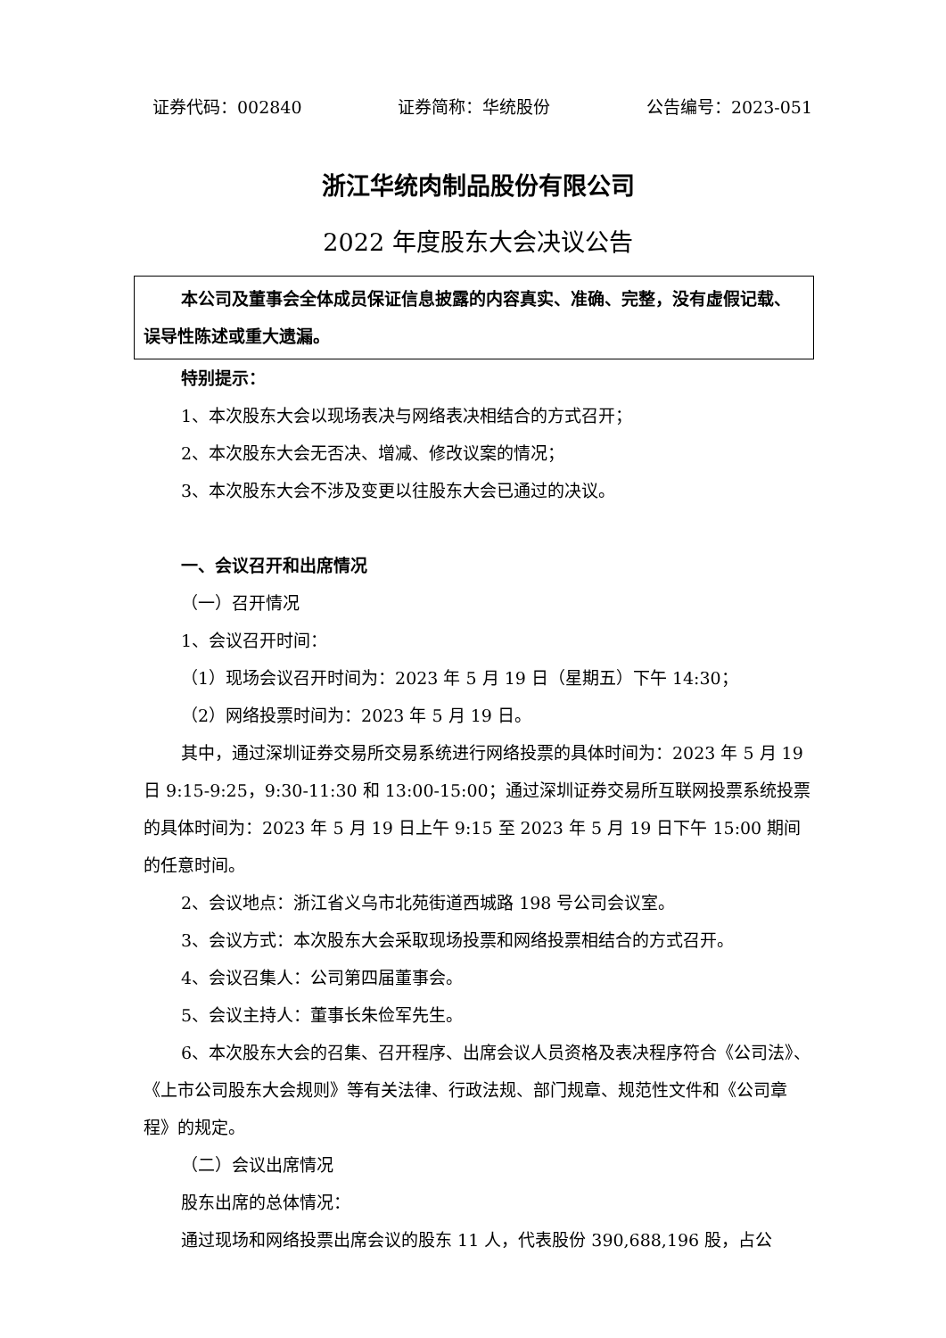证券代码：002840 证券简称：华统股份 公告编号：2023-051
浙江华统肉制品股份有限公司
2022 年度股东大会决议公告
本公司及董事会全体成员保证信息披露的内容真实、准确、完整，没有虚假记载、误导性陈述或重大遗漏。
特别提示：
1、本次股东大会以现场表决与网络表决相结合的方式召开；
2、本次股东大会无否决、增减、修改议案的情况；
3、本次股东大会不涉及变更以往股东大会已通过的决议。
一、会议召开和出席情况
（一）召开情况
1、会议召开时间：
（1）现场会议召开时间为：2023 年 5 月 19 日（星期五）下午 14:30；
（2）网络投票时间为：2023 年 5 月 19 日。
其中，通过深圳证券交易所交易系统进行网络投票的具体时间为：2023 年 5 月 19 日 9:15-9:25，9:30-11:30 和 13:00-15:00；通过深圳证券交易所互联网投票系统投票的具体时间为：2023 年 5 月 19 日上午 9:15 至 2023 年 5 月 19 日下午 15:00 期间的任意时间。
2、会议地点：浙江省义乌市北苑街道西城路 198 号公司会议室。
3、会议方式：本次股东大会采取现场投票和网络投票相结合的方式召开。
4、会议召集人：公司第四届董事会。
5、会议主持人：董事长朱俭军先生。
6、本次股东大会的召集、召开程序、出席会议人员资格及表决程序符合《公司法》、《上市公司股东大会规则》等有关法律、行政法规、部门规章、规范性文件和《公司章程》的规定。
（二）会议出席情况
股东出席的总体情况：
通过现场和网络投票出席会议的股东 11 人，代表股份 390,688,196 股，占公